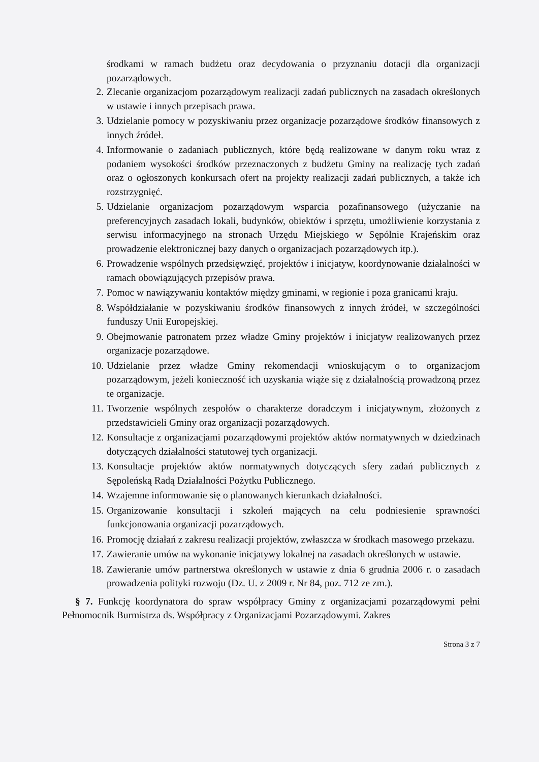środkami w ramach budżetu oraz decydowania o przyznaniu dotacji dla organizacji pozarządowych.
2. Zlecanie organizacjom pozarządowym realizacji zadań publicznych na zasadach określonych w ustawie i innych przepisach prawa.
3. Udzielanie pomocy w pozyskiwaniu przez organizacje pozarządowe środków finansowych z innych źródeł.
4. Informowanie o zadaniach publicznych, które będą realizowane w danym roku wraz z podaniem wysokości środków przeznaczonych z budżetu Gminy na realizację tych zadań oraz o ogłoszonych konkursach ofert na projekty realizacji zadań publicznych, a także ich rozstrzygnięć.
5. Udzielanie organizacjom pozarządowym wsparcia pozafinansowego (użyczanie na preferencyjnych zasadach lokali, budynków, obiektów i sprzętu, umożliwienie korzystania z serwisu informacyjnego na stronach Urzędu Miejskiego w Sępólnie Krajeńskim oraz prowadzenie elektronicznej bazy danych o organizacjach pozarządowych itp.).
6. Prowadzenie wspólnych przedsięwzięć, projektów i inicjatyw, koordynowanie działalności w ramach obowiązujących przepisów prawa.
7. Pomoc w nawiązywaniu kontaktów między gminami, w regionie i poza granicami kraju.
8. Współdziałanie w pozyskiwaniu środków finansowych z innych źródeł, w szczególności funduszy Unii Europejskiej.
9. Obejmowanie patronatem przez władze Gminy projektów i inicjatyw realizowanych przez organizacje pozarządowe.
10. Udzielanie przez władze Gminy rekomendacji wnioskującym o to organizacjom pozarządowym, jeżeli konieczność ich uzyskania wiąże się z działalnością prowadzoną przez te organizacje.
11. Tworzenie wspólnych zespołów o charakterze doradczym i inicjatywnym, złożonych z przedstawicieli Gminy oraz organizacji pozarządowych.
12. Konsultacje z organizacjami pozarządowymi projektów aktów normatywnych w dziedzinach dotyczących działalności statutowej tych organizacji.
13. Konsultacje projektów aktów normatywnych dotyczących sfery zadań publicznych z Sępoleńską Radą Działalności Pożytku Publicznego.
14. Wzajemne informowanie się o planowanych kierunkach działalności.
15. Organizowanie konsultacji i szkoleń mających na celu podniesienie sprawności funkcjonowania organizacji pozarządowych.
16. Promocję działań z zakresu realizacji projektów, zwłaszcza w środkach masowego przekazu.
17. Zawieranie umów na wykonanie inicjatywy lokalnej na zasadach określonych w ustawie.
18. Zawieranie umów partnerstwa określonych w ustawie z dnia 6 grudnia 2006 r. o zasadach prowadzenia polityki rozwoju (Dz. U. z 2009 r. Nr 84, poz. 712 ze zm.).
§ 7. Funkcję koordynatora do spraw współpracy Gminy z organizacjami pozarządowymi pełni Pełnomocnik Burmistrza ds. Współpracy z Organizacjami Pozarządowymi. Zakres
Strona 3 z 7